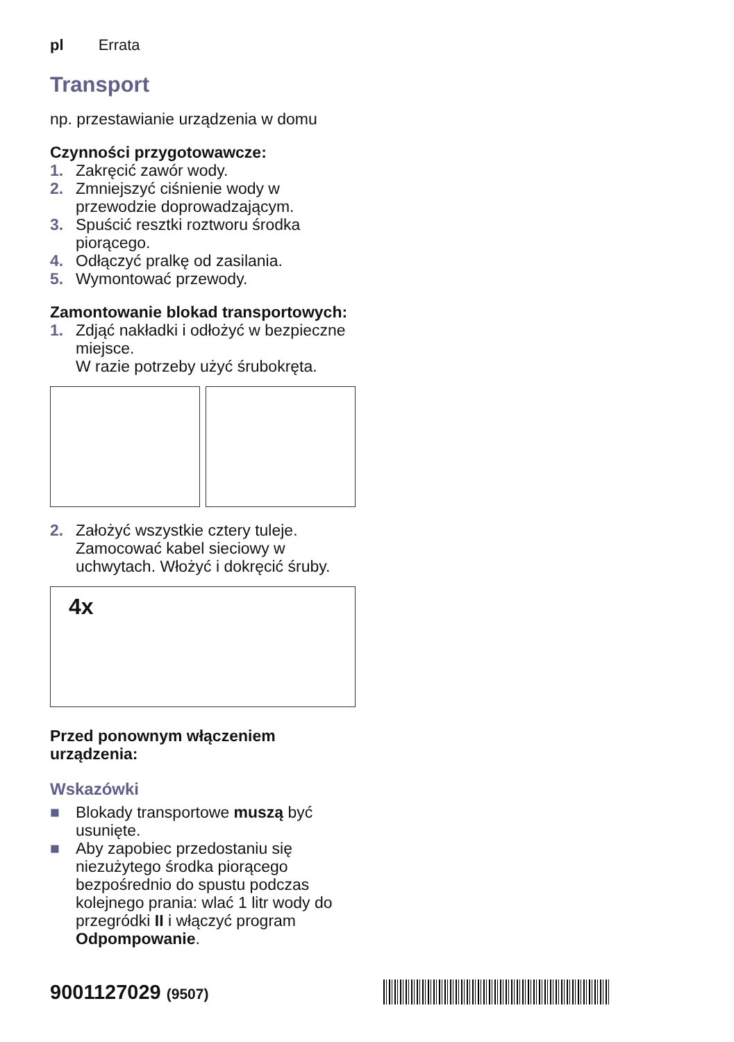pl Errata
Transport
np. przestawianie urządzenia w domu
Czynności przygotowawcze:
1. Zakręcić zawór wody.
2. Zmniejszyć ciśnienie wody w przewodzie doprowadzającym.
3. Spuścić resztki roztworu środka piorącego.
4. Odłączyć pralkę od zasilania.
5. Wymontować przewody.
Zamontowanie blokad transportowych:
1. Zdjąć nakładki i odłożyć w bezpieczne miejsce.
W razie potrzeby użyć śrubokręta.
2. Założyć wszystkie cztery tuleje. Zamocować kabel sieciowy w uchwytach. Włożyć i dokręcić śruby.
4x
Przed ponownym włączeniem urządzenia:
Wskazówki
■ Blokady transportowe muszą być usunięte.
■ Aby zapobiec przedostaniu się niezużytego środka piorącego bezpośrednio do spustu podczas kolejnego prania: wlać 1 litr wody do przegródki II i włączyć program Odpompowanie.
9001127029 (9507)